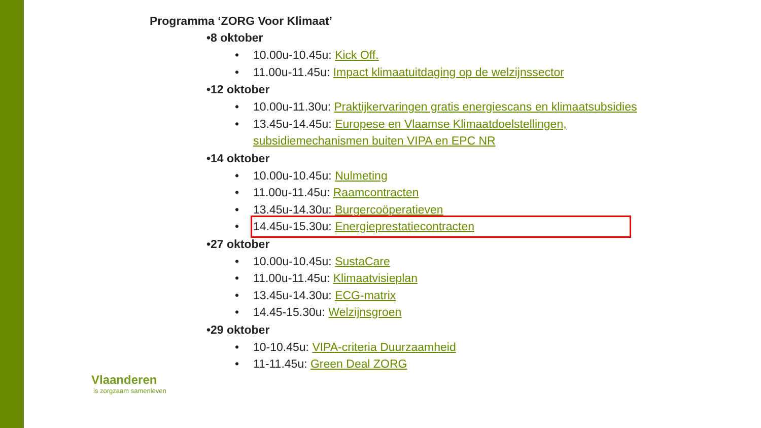Programma ‘ZORG Voor Klimaat’
•8 oktober
• 10.00u-10.45u: Kick Off.
• 11.00u-11.45u: Impact klimaatuitdaging op de welzijnssector
•12 oktober
• 10.00u-11.30u: Praktijkervaringen gratis energiescans en klimaatsubsidies
• 13.45u-14.45u: Europese en Vlaamse Klimaatdoelstellingen, subsidiemechanismen buiten VIPA en EPC NR
•14 oktober
• 10.00u-10.45u: Nulmeting
• 11.00u-11.45u: Raamcontracten
• 13.45u-14.30u: Burgercoöperatieven
• 14.45u-15.30u: Energieprestatiecontracten
•27 oktober
• 10.00u-10.45u: SustaCare
• 11.00u-11.45u: Klimaatvisieplan
• 13.45u-14.30u: ECG-matrix
• 14.45-15.30u: Welzijnsgroen
•29 oktober
• 10-10.45u: VIPA-criteria Duurzaamheid
• 11-11.45u: Green Deal ZORG
Vlaanderen
is zorgzaam samenleven